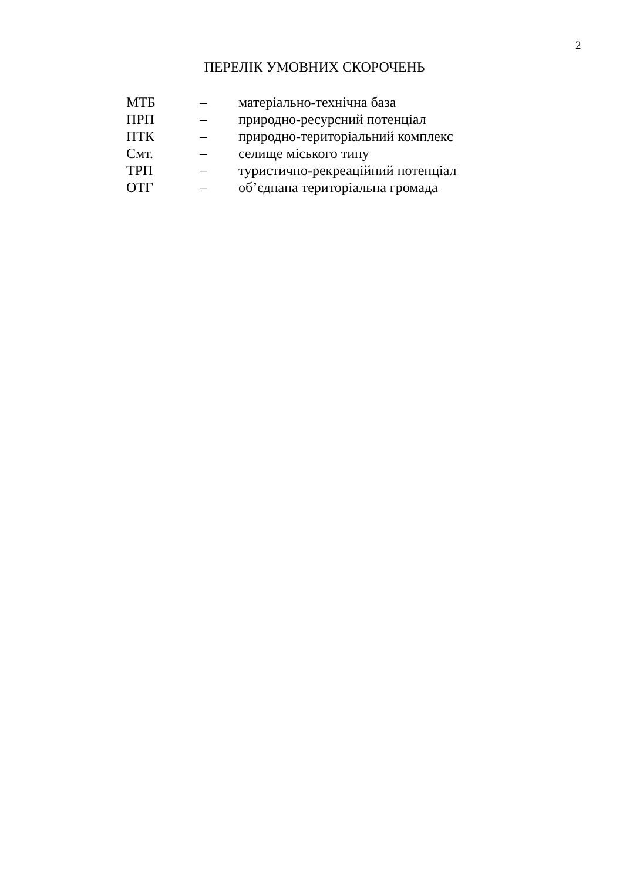2
ПЕРЕЛІК УМОВНИХ СКОРОЧЕНЬ
МТБ – матеріально-технічна база
ПРП – природно-ресурсний потенціал
ПТК – природно-територіальний комплекс
Смт. – селище міського типу
ТРП – туристично-рекреаційний потенціал
ОТГ – об’єднана територіальна громада